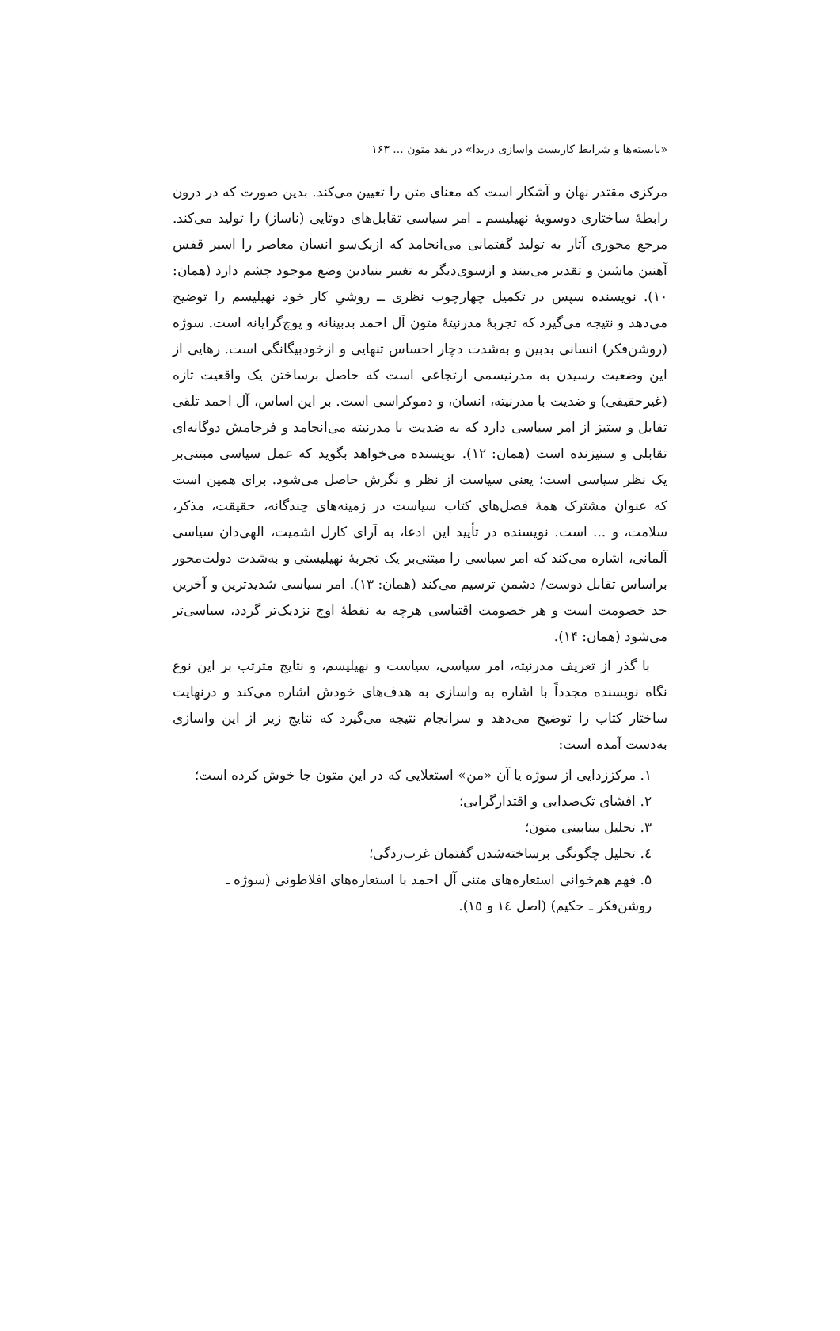«بایسته‌ها و شرایط کاربست واسازی دریدا» در نقد متون ... ۱۶۳
مرکزی مقتدر نهان و آشکار است که معنای متن را تعیین می‌کند. بدین صورت که در درون رابطهٔ ساختاری دوسویهٔ نهیلیسم ـ امر سیاسی تقابل‌های دوتایی (ناساز) را تولید می‌کند. مرجع محوری آثار به تولید گفتمانی می‌انجامد که ازیک‌سو انسان معاصر را اسیر قفس آهنین ماشین و تقدیر می‌بیند و ازسوی‌دیگر به تغییر بنیادین وضع موجود چشم دارد (همان: ۱۰). نویسنده سپس در تکمیل چهارچوب نظری ــ روشیِ کار خود نهیلیسم را توضیح می‌دهد و نتیجه می‌گیرد که تجربهٔ مدرنیتهٔ متون آل احمد بدبینانه و پوچ‌گرایانه است. سوژه (روشن‌فکر) انسانی بدبین و به‌شدت دچار احساس تنهایی و ازخودبیگانگی است. رهایی از این وضعیت رسیدن به مدرنیسمی ارتجاعی است که حاصل برساختن یک واقعیت تازه (غیرحقیقی) و ضدیت با مدرنیته، انسان، و دموکراسی است. بر این اساس، آل احمد تلقی تقابل و ستیز از امر سیاسی دارد که به ضدیت با مدرنیته می‌انجامد و فرجامش دوگانه‌ای تقابلی و ستیزنده است (همان: ۱۲). نویسنده می‌خواهد بگوید که عمل سیاسی مبتنی‌بر یک نظر سیاسی است؛ یعنی سیاست از نظر و نگرش حاصل می‌شود. برای همین است که عنوان مشترک همهٔ فصل‌های کتاب سیاست در زمینه‌های چندگانه، حقیقت، مذکر، سلامت، و ... است. نویسنده در تأیید این ادعا، به آرای کارل اشمیت، الهی‌دان سیاسی آلمانی، اشاره می‌کند که امر سیاسی را مبتنی‌بر یک تجربهٔ نهیلیستی و به‌شدت دولت‌محور براساس تقابل دوست/ دشمن ترسیم می‌کند (همان: ۱۳). امر سیاسی شدیدترین و آخرین حد خصومت است و هر خصومت اقتباسی هرچه به نقطهٔ اوج نزدیک‌تر گردد، سیاسی‌تر می‌شود (همان: ۱۴).
با گذر از تعریف مدرنیته، امر سیاسی، سیاست و نهیلیسم، و نتایج مترتب بر این نوع نگاه نویسنده مجدداً با اشاره به واسازی به هدف‌های خودش اشاره می‌کند و درنهایت ساختار کتاب را توضیح می‌دهد و سرانجام نتیجه می‌گیرد که نتایج زیر از این واسازی به‌دست آمده است:
۱. مرکززدایی از سوژه یا آن «من» استعلایی که در این متون جا خوش کرده است؛
۲. افشای تک‌صدایی و اقتدارگرایی؛
۳. تحلیل بینابینی متون؛
٤. تحلیل چگونگی برساخته‌شدن گفتمان غرب‌زدگی؛
۵. فهم هم‌خوانی استعاره‌های متنی آل احمد با استعاره‌های افلاطونی (سوژه ـ روشن‌فکر ـ حکیم) (اصل ١٤ و ١٥).